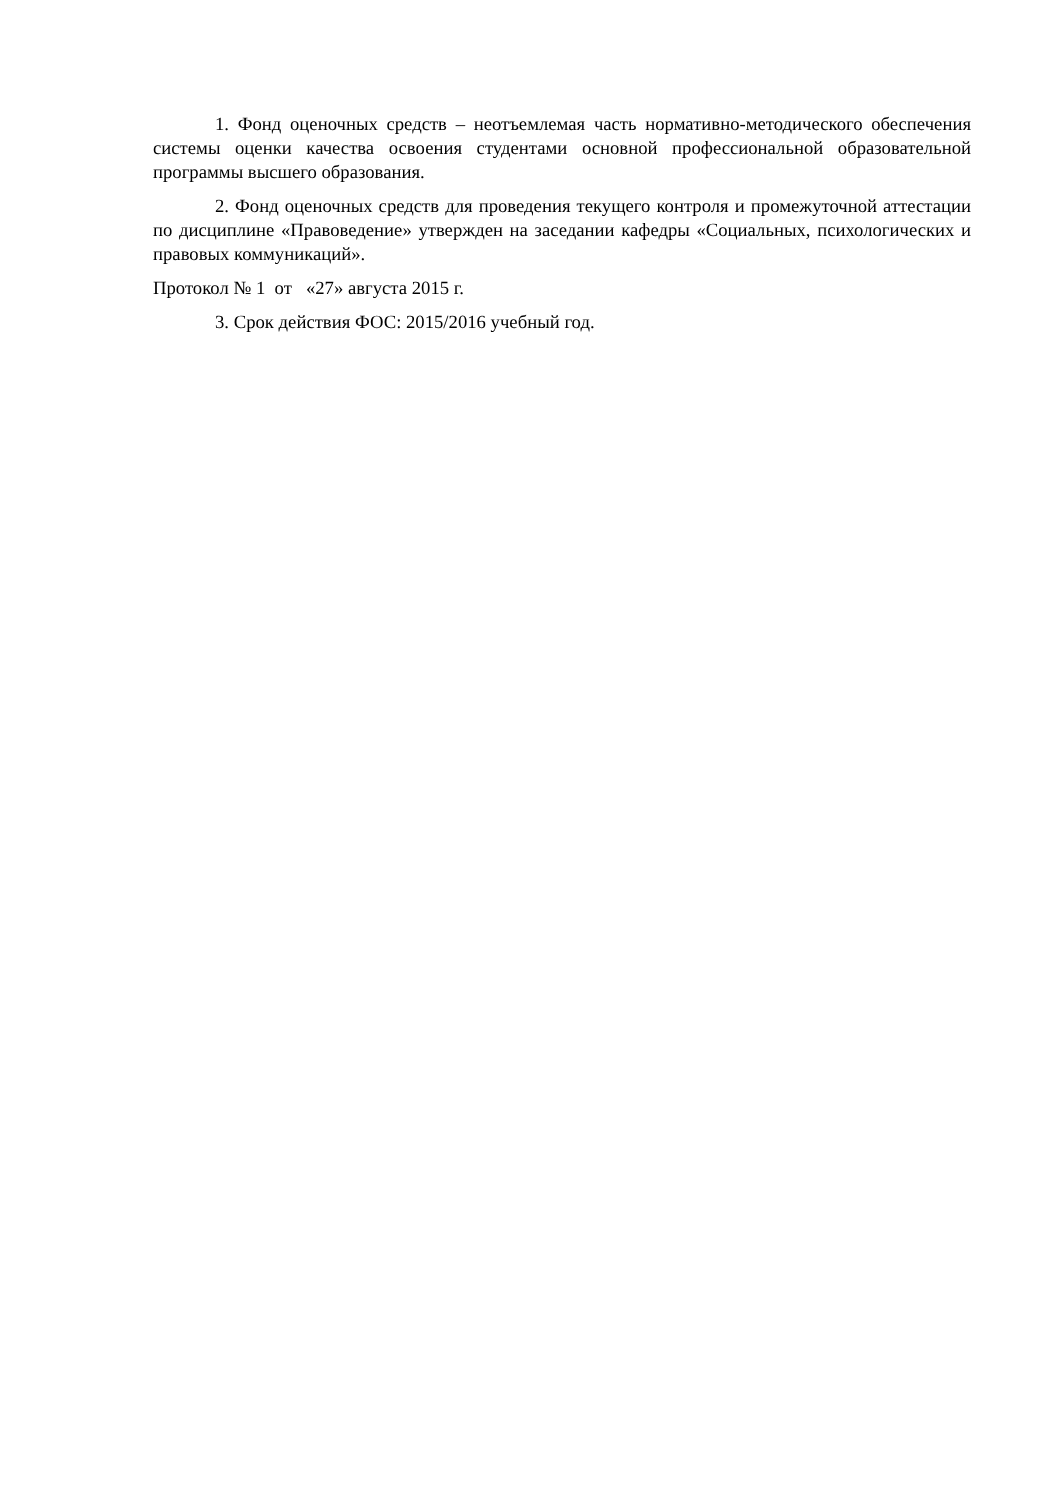1. Фонд оценочных средств – неотъемлемая часть нормативно-методического обеспечения системы оценки качества освоения студентами основной профессиональной образовательной программы высшего образования.
2. Фонд оценочных средств для проведения текущего контроля и промежуточной аттестации по дисциплине «Правоведение» утвержден на заседании кафедры «Социальных, психологических и правовых коммуникаций».
Протокол № 1 от «27» августа 2015 г.
3. Срок действия ФОС: 2015/2016 учебный год.